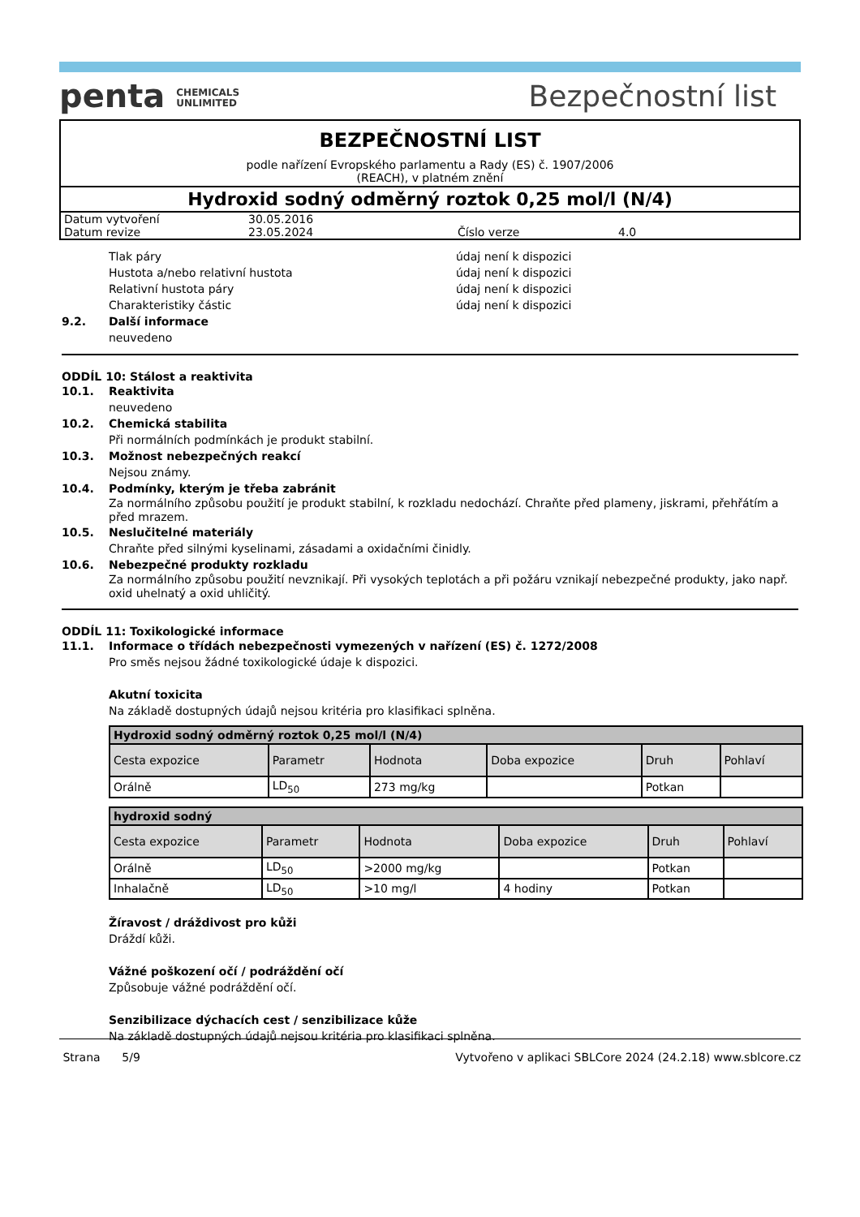penta CHEMICALS
UNLIMITED
Bezpečnostní list
BEZPEČNOSTNÍ LIST
podle nařízení Evropského parlamentu a Rady (ES) č. 1907/2006
(REACH), v platném znění
Hydroxid sodný odměrný roztok 0,25 mol/l (N/4)
Datum vytvoření 30.05.2016
Datum revize 23.05.2024 Číslo verze 4.0
Tlak páry údaj není k dispozici
Hustota a/nebo relativní hustota údaj není k dispozici
Relativní hustota páry údaj není k dispozici
Charakteristiky částic údaj není k dispozici
9.2. Další informace
neuvedeno
ODDÍL 10: Stálost a reaktivita
10.1. Reaktivita
neuvedeno
10.2. Chemická stabilita
Při normálních podmínkách je produkt stabilní.
10.3. Možnost nebezpečných reakcí
Nejsou známy.
10.4. Podmínky, kterým je třeba zabránit
Za normálního způsobu použití je produkt stabilní, k rozkladu nedochází. Chraňte před plameny, jiskrami, přehřátím a před mrazem.
10.5. Neslučitelné materiály
Chraňte před silnými kyselinami, zásadami a oxidačními činidly.
10.6. Nebezpečné produkty rozkladu
Za normálního způsobu použití nevznikají. Při vysokých teplotách a při požáru vznikají nebezpečné produkty, jako např. oxid uhelnatý a oxid uhličitý.
ODDÍL 11: Toxikologické informace
11.1. Informace o třídách nebezpečnosti vymezených v nařízení (ES) č. 1272/2008
Pro směs nejsou žádné toxikologické údaje k dispozici.
Akutní toxicita
Na základě dostupných údajů nejsou kritéria pro klasifikaci splněna.
| Hydroxid sodný odměrný roztok 0,25 mol/l (N/4) | | | | | |
| --- | --- | --- | --- | --- | --- |
| Cesta expozice | Parametr | Hodnota | Doba expozice | Druh | Pohlaví |
| Orálně | LD<sub>50</sub> | 273 mg/kg | | Potkan | |
| hydroxid sodný | | | | | |
| --- | --- | --- | --- | --- | --- |
| Cesta expozice | Parametr | Hodnota | Doba expozice | Druh | Pohlaví |
| Orálně | LD<sub>50</sub> | >2000 mg/kg | | Potkan | |
| Inhalačně | LD<sub>50</sub> | >10 mg/l | 4 hodiny | Potkan | |
Žíravost / dráždivost pro kůži
Dráždí kůži.
Vážné poškození očí / podráždění očí
Způsobuje vážné podráždění očí.
Senzibilizace dýchacích cest / senzibilizace kůže
Na základě dostupných údajů nejsou kritéria pro klasifikaci splněna.
Strana 5/9 Vytvořeno v aplikaci SBLCore 2024 (24.2.18) www.sblcore.cz